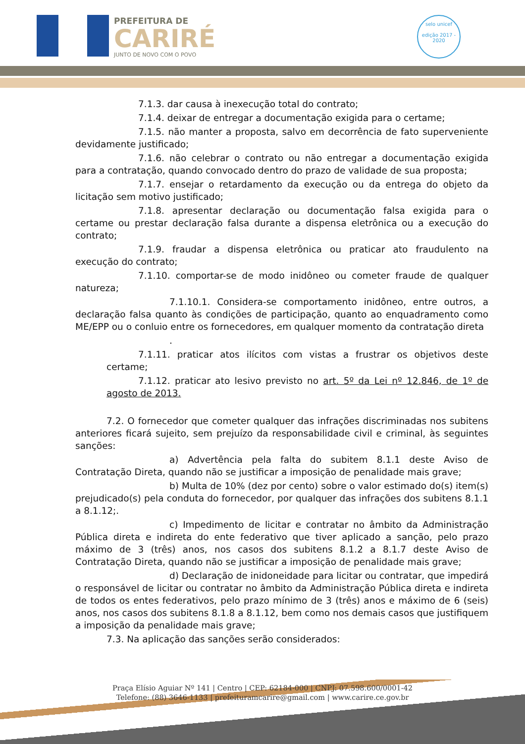PREFEITURA DE
CARIRÉ
JUNTO DE NOVO COM O POVO
selo unicef
edição 2017 - 2020
7.1.3. dar causa à inexecução total do contrato;
7.1.4. deixar de entregar a documentação exigida para o certame;
7.1.5. não manter a proposta, salvo em decorrência de fato superveniente devidamente justificado;
7.1.6. não celebrar o contrato ou não entregar a documentação exigida para a contratação, quando convocado dentro do prazo de validade de sua proposta;
7.1.7. ensejar o retardamento da execução ou da entrega do objeto da licitação sem motivo justificado;
7.1.8. apresentar declaração ou documentação falsa exigida para o certame ou prestar declaração falsa durante a dispensa eletrônica ou a execução do contrato;
7.1.9. fraudar a dispensa eletrônica ou praticar ato fraudulento na execução do contrato;
7.1.10. comportar-se de modo inidôneo ou cometer fraude de qualquer natureza;
7.1.10.1. Considera-se comportamento inidôneo, entre outros, a declaração falsa quanto às condições de participação, quanto ao enquadramento como ME/EPP ou o conluio entre os fornecedores, em qualquer momento da contratação direta
.
7.1.11. praticar atos ilícitos com vistas a frustrar os objetivos deste certame;
7.1.12. praticar ato lesivo previsto no art. 5º da Lei nº 12.846, de 1º de agosto de 2013.
7.2. O fornecedor que cometer qualquer das infrações discriminadas nos subitens anteriores ficará sujeito, sem prejuízo da responsabilidade civil e criminal, às seguintes sanções:
a) Advertência pela falta do subitem 8.1.1 deste Aviso de Contratação Direta, quando não se justificar a imposição de penalidade mais grave;
b) Multa de 10% (dez por cento) sobre o valor estimado do(s) item(s) prejudicado(s) pela conduta do fornecedor, por qualquer das infrações dos subitens 8.1.1 a 8.1.12;.
c) Impedimento de licitar e contratar no âmbito da Administração Pública direta e indireta do ente federativo que tiver aplicado a sanção, pelo prazo máximo de 3 (três) anos, nos casos dos subitens 8.1.2 a 8.1.7 deste Aviso de Contratação Direta, quando não se justificar a imposição de penalidade mais grave;
d) Declaração de inidoneidade para licitar ou contratar, que impedirá o responsável de licitar ou contratar no âmbito da Administração Pública direta e indireta de todos os entes federativos, pelo prazo mínimo de 3 (três) anos e máximo de 6 (seis) anos, nos casos dos subitens 8.1.8 a 8.1.12, bem como nos demais casos que justifiquem a imposição da penalidade mais grave;
7.3. Na aplicação das sanções serão considerados:
Praça Elísio Aguiar Nº 141 | Centro | CEP: 62184-000 | CNPJ: 07.598.600/0001-42
Telefone: (88) 3646-1133 | prefeituramcarire@gmail.com | www.carire.ce.gov.br